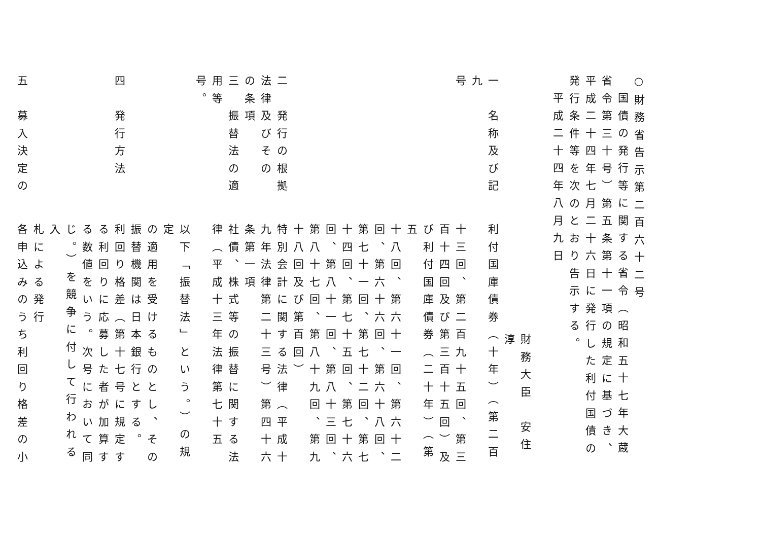○財務省告示第二百六十二号
国債の発行等に関する省令（昭和五十七年大蔵
省令第三十号）第五条第十一項の規定に基づき、
平成二十四年七月二十六日に発行した利付国債の
発行条件等を次のとおり告示する。
平成二十四年八月九日
　
財務大臣　安住　淳
一　名称及び記利付国庫債券（十年）（第二百九
号十三回、第二百九十五回、第三
百十四回及び第三百十五回）及
び利付国庫債券（二十年）（第五
十八回、第六十一回、第六十二
回、第六十六回、第六十八回、
第七十一回、第七十二回、第七
十四回、第七十五回、第七十六
回、第八十一回、第八十三回、
第八十七回、第八十九回、第九
十八回及び第百回）
二　発行の根拠特別会計に関する法律（平成十
法律及びその九年法律第二十三号）第四十六
の条項条第一項
三　振替法の適社債、株式等の振替に関する法
用等律（平成十三年法律第七十五号。
以下「振替法」という。）の規定
の適用を受けるものとし、その
振替機関は日本銀行とする。
四　発行方法利回り格差（第十七号に規定す
る利回りに応募した者が加算す
る数値をいう。次号において同
じ。）を競争に付して行われる入
札による発行
五　募入決定の各申込みのうち利回り格差の小